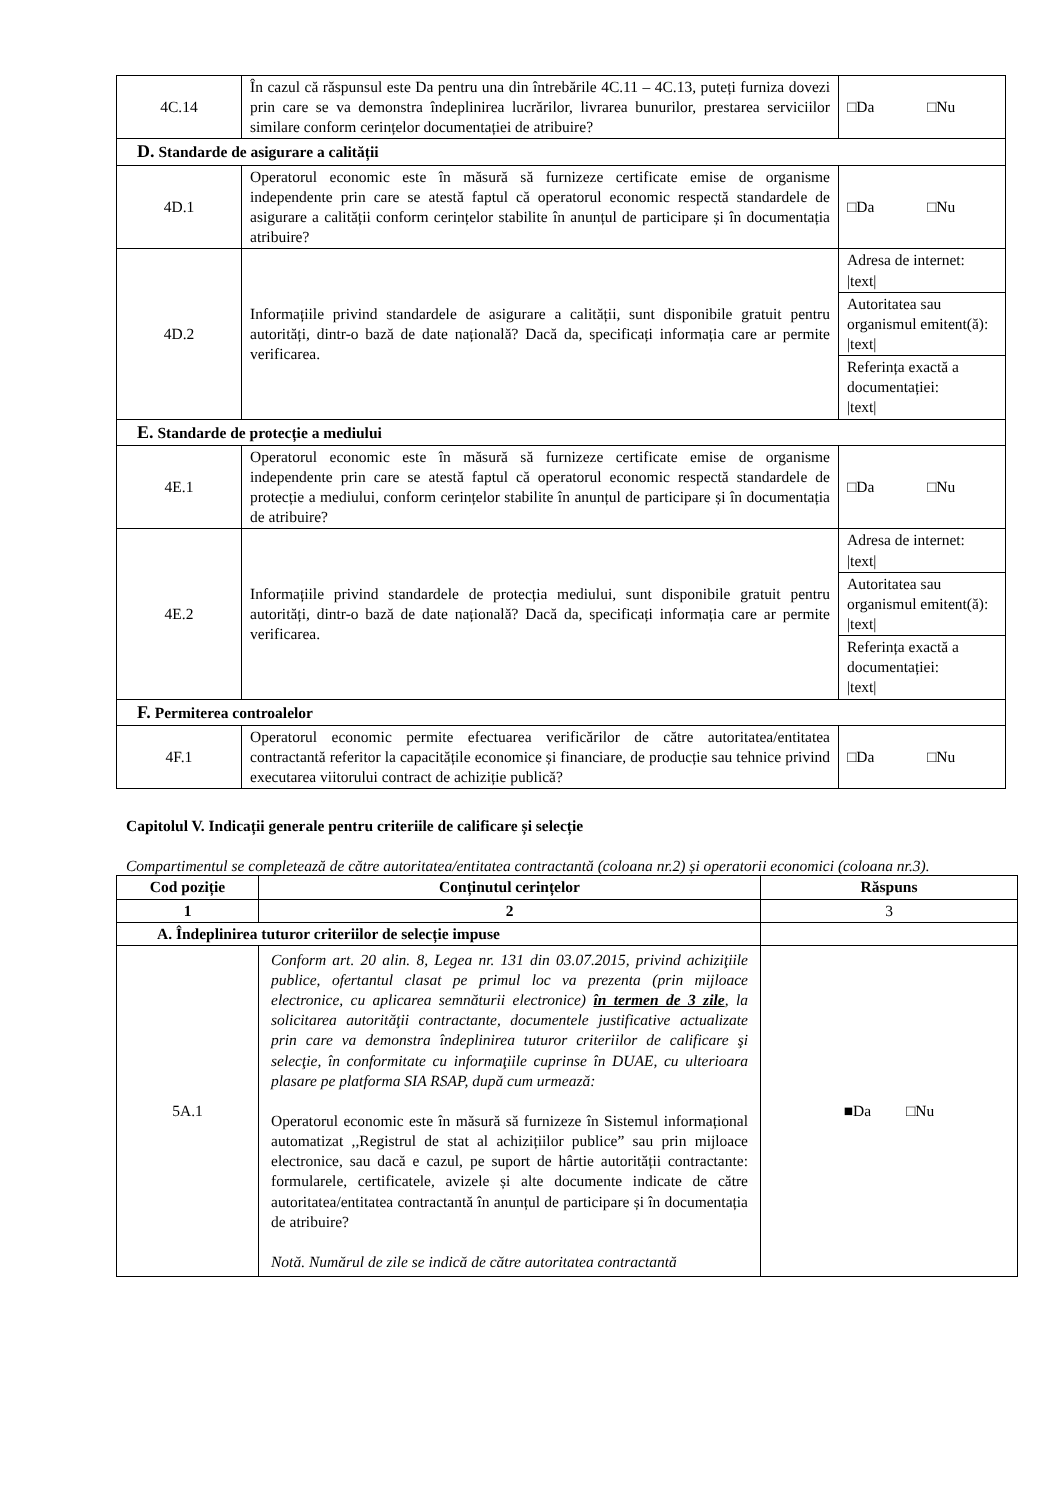| 4C.14 | În cazul că răspunsul este Da pentru una din întrebările 4C.11 – 4C.13, puteți furniza dovezi prin care se va demonstra îndeplinirea lucrărilor, livrarea bunurilor, prestarea serviciilor similare conform cerințelor documentației de atribuire? | □Da □Nu |
| D. Standarde de asigurare a calității | | |
| 4D.1 | Operatorul economic este în măsură să furnizeze certificate emise de organisme independente prin care se atestă faptul că operatorul economic respectă standardele de asigurare a calității conform cerințelor stabilite în anunțul de participare și în documentația atribuire? | □Da □Nu |
| 4D.2 | Informațiile privind standardele de asigurare a calității, sunt disponibile gratuit pentru autorități, dintr-o bază de date națională? Dacă da, specificați informația care ar permite verificarea. | Adresa de internet: /text/ |
| | | Autoritatea sau organismul emitent(ă): /text/ |
| | | Referința exactă a documentației: /text/ |
| E. Standarde de protecție a mediului | | |
| 4E.1 | Operatorul economic este în măsură să furnizeze certificate emise de organisme independente prin care se atestă faptul că operatorul economic respectă standardele de protecție a mediului, conform cerințelor stabilite în anunțul de participare și în documentația de atribuire? | □Da □Nu |
| 4E.2 | Informațiile privind standardele de protecția mediului, sunt disponibile gratuit pentru autorități, dintr-o bază de date națională? Dacă da, specificați informația care ar permite verificarea. | Adresa de internet: /text/ |
| | | Autoritatea sau organismul emitent(ă): /text/ |
| | | Referința exactă a documentației: /text/ |
| F. Permiterea controalelor | | |
| 4F.1 | Operatorul economic permite efectuarea verificărilor de către autoritatea/entitatea contractantă referitor la capacitățile economice și financiare, de producție sau tehnice privind executarea viitorului contract de achiziție publică? | □Da □Nu |
Capitolul V. Indicații generale pentru criteriile de calificare și selecție
Compartimentul se completează de către autoritatea/entitatea contractantă (coloana nr.2) și operatorii economici (coloana nr.3).
| Cod poziție | Conținutul cerințelor | Răspuns |
| --- | --- | --- |
| 1 | 2 | 3 |
| A. Îndeplinirea tuturor criteriilor de selecție impuse | | |
| 5A.1 | Conform art. 20 alin. 8, Legea nr. 131 din 03.07.2015, privind achiziţiile publice, ofertantul clasat pe primul loc va prezenta (prin mijloace electronice, cu aplicarea semnăturii electronice) în termen de 3 zile , la solicitarea autorităţii contractante, documentele justificative actualizate prin care va demonstra îndeplinirea tuturor criteriilor de calificare şi selecţie, în conformitate cu informaţiile cuprinse în DUAE, cu ulterioara plasare pe platforma SIA RSAP, după cum urmează: Operatorul economic este în măsură să furnizeze în Sistemul informațional automatizat ,,Registrul de stat al achizițiilor publice” sau prin mijloace electronice, sau dacă e cazul, pe suport de hârtie autorității contractante: formularele, certificatele, avizele și alte documente indicate de către autoritatea/entitatea contractantă în anunțul de participare și în documentația de atribuire? Notă. Numărul de zile se indică de către autoritatea contractantă | ■Da □Nu |